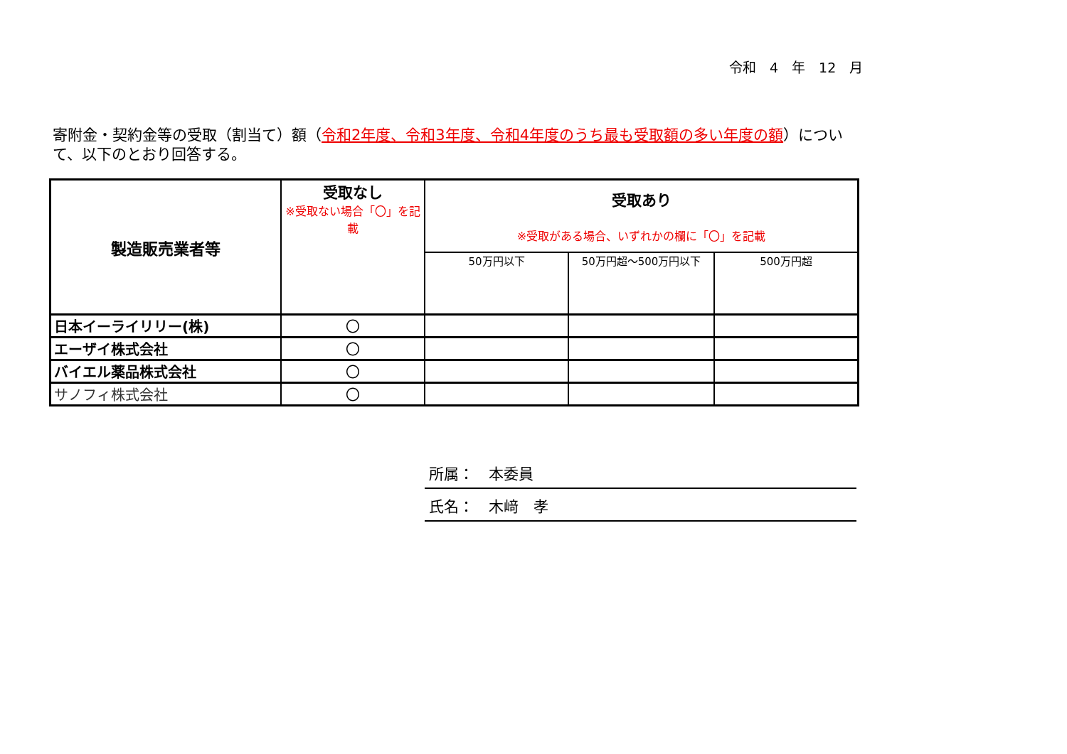令和　4　年　12　月
寄附金・契約金等の受取（割当て）額（令和2年度、令和3年度、令和4年度のうち最も受取額の多い年度の額）について、以下のとおり回答する。
| 製造販売業者等 | 受取なし ※受取ない場合「〇」を記載 | 受取あり ※受取がある場合、いずれかの欄に「〇」を記載 | | |
| --- | --- | --- | --- | --- |
| | | 50万円以下 | 50万円超～500万円以下 | 500万円超 |
| 日本イーライリリー(株) | 〇 | | | |
| エーザイ株式会社 | 〇 | | | |
| バイエル薬品株式会社 | 〇 | | | |
| サノフィ株式会社 | 〇 | | | |
所属：　本委員
氏名：　木﨑　孝